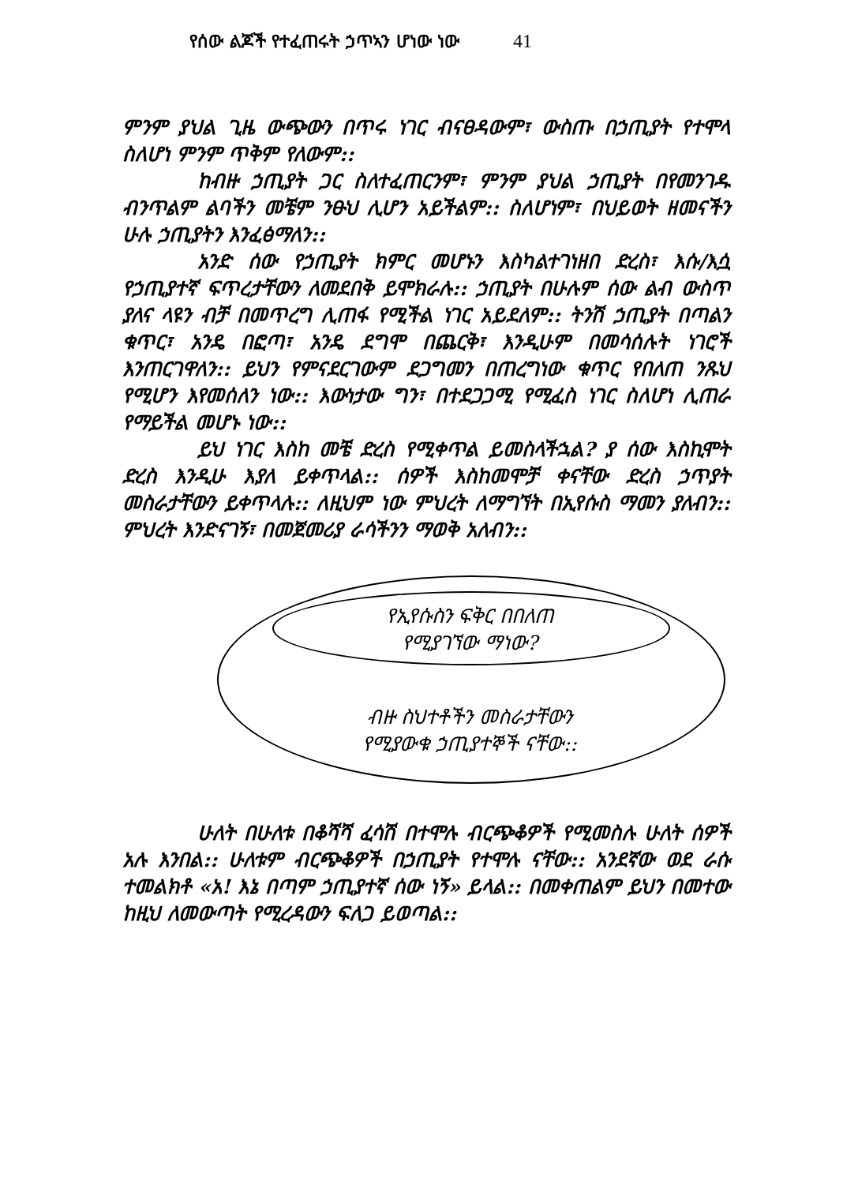የሰው ልጆች የተፈጠሩት ኃጥኣን ሆነው ነው 41
ምንም ያህል ጊዜ ውጭውን በጥሩ ነገር ብናፀዳውም፣ ውስጡ በኃጢያት የተሞላ ስለሆነ ምንም ጥቅም የለውም::
ከብዙ ኃጢያት ጋር ስለተፈጠርንም፣ ምንም ያህል ኃጢያት በየመንገዱ ብንጥልም ልባችን መቼም ንፁህ ሊሆን አይችልም:: ስለሆነም፣ በህይወት ዘመናችን ሁሉ ኃጢያትን እንፈፅማለን::
አንድ ሰው የኃጢያት ክምር መሆኑን እስካልተገነዘበ ድረስ፣ እሱ/እሷ የኃጢያተኛ ፍጥረታቸውን ለመደበቅ ይሞክራሉ:: ኃጢያት በሁሉም ሰው ልብ ውስጥ ያለና ላዩን ብቻ በመጥረግ ሊጠፋ የሚችል ነገር አይደለም:: ትንሽ ኃጢያት በጣልን ቁጥር፣ አንዴ በፎጣ፣ አንዴ ደግሞ በጨርቅ፣ እንዲሁም በመሳሰሉት ነገሮች እንጠርገዋለን:: ይህን የምናደርገውም ደጋግመን በጠረግነው ቁጥር የበለጠ ንጹህ የሚሆን እየመሰለን ነው:: እውነታው ግን፣ በተደጋጋሚ የሚፈስ ነገር ስለሆነ ሊጠራ የማይችል መሆኑ ነው::
ይህ ነገር እስከ መቼ ድረስ የሚቀጥል ይመስላችኋል? ያ ሰው እስኪሞት ድረስ እንዲሁ እያለ ይቀጥላል:: ሰዎች እስከመሞቻ ቀናቸው ድረስ ኃጥያት መስራታቸውን ይቀጥላሉ:: ለዚህም ነው ምህረት ለማግኘት በኢየሱስ ማመን ያለብን:: ምህረት እንድናገኝ፣ በመጀመሪያ ራሳችንን ማወቅ አለብን::
የኢየሱስን ፍቅር በበለጠ
የሚያገኘው ማነው?
ብዙ ስህተቶችን መስራታቸውን
የሚያውቁ ኃጢያተኞች ናቸው::
ሁለት በሁለቱ በቆሻሻ ፈሳሽ በተሞሉ ብርጭቆዎች የሚመስሉ ሁለት ሰዎች አሉ እንበል:: ሁለቱም ብርጭቆዎች በኃጢያት የተሞሉ ናቸው:: አንደኛው ወደ ራሱ ተመልክቶ «አ! እኔ በጣም ኃጢያተኛ ሰው ነኝ» ይላል:: በመቀጠልም ይህን በመተው ከዚህ ለመውጣት የሚረዳውን ፍለጋ ይወጣል::